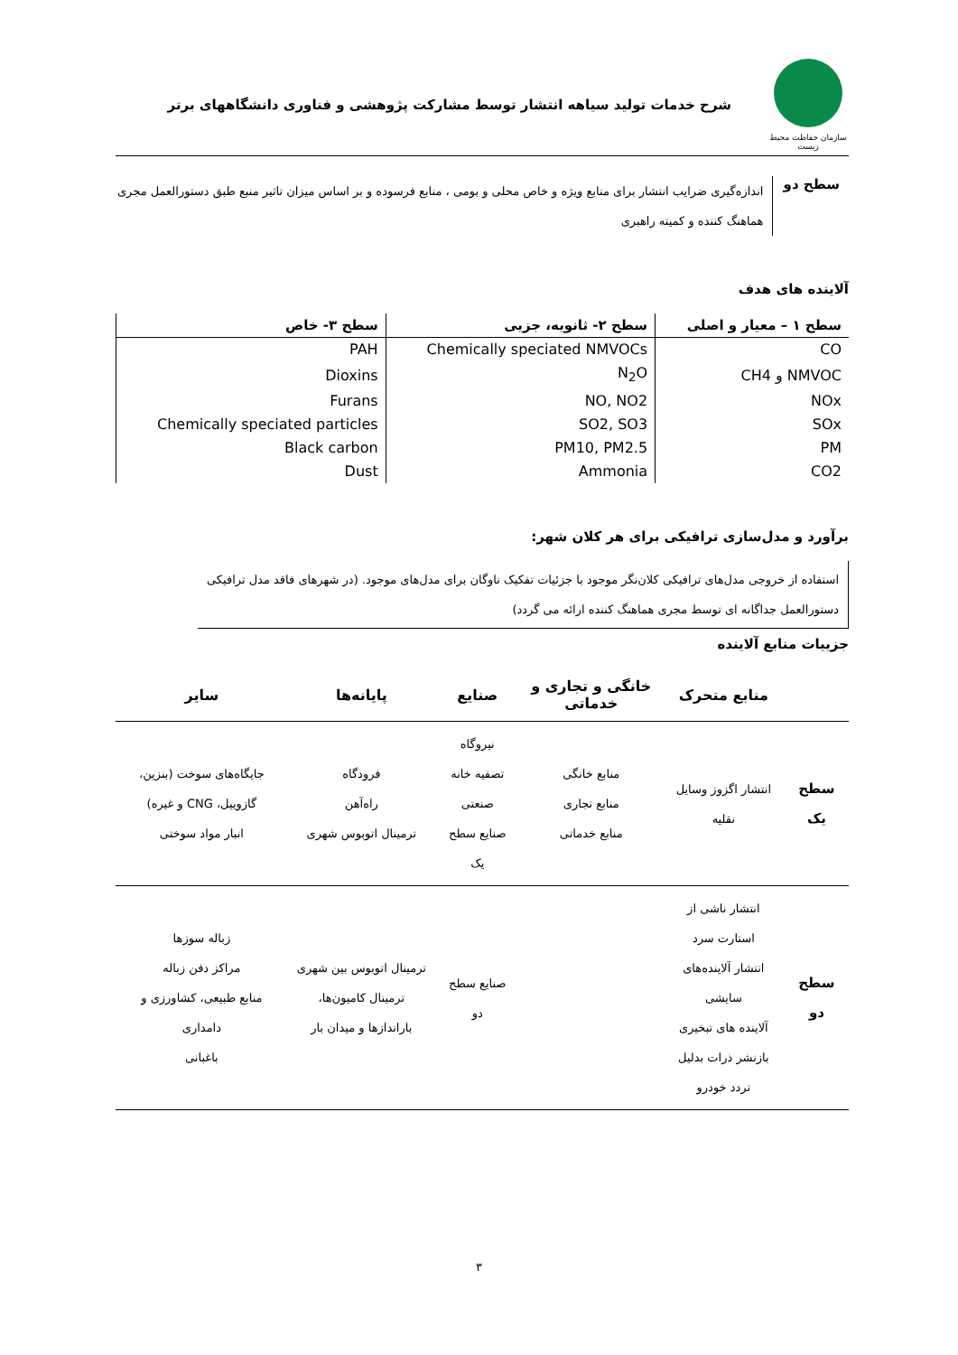سازمان حفاظت محیط زیست
شرح خدمات تولید سیاهه انتشار توسط مشارکت پژوهشی و فناوری دانشگاههای برتر
سطح دو
اندازه‌گیری ضرایب انتشار برای منابع ویژه و خاص محلی و بومی ، منابع فرسوده و بر اساس میزان تاثیر منبع طبق دستورالعمل مجری هماهنگ کننده و کمیته راهبری
آلاینده های هدف
| سطح ۱ – معیار و اصلی | سطح ۲- ثانویه، جزیی | سطح ۳- خاص |
| --- | --- | --- |
| CO | Chemically speciated NMVOCs | PAH |
| NMVOC و CH4 | N<sub>2</sub>O | Dioxins |
| NOx | NO, NO2 | Furans |
| SOx | SO2, SO3 | Chemically speciated particles |
| PM | PM10, PM2.5 | Black carbon |
| CO2 | Ammonia | Dust |
برآورد و مدل‌سازی ترافیکی برای هر کلان شهر:
استفاده از خروجی مدل‌های ترافیکی کلان‌نگر موجود با جزئیات تفکیک ناوگان برای مدل‌های موجود. (در شهرهای فاقد مدل ترافیکی دستورالعمل جداگانه ای توسط مجری هماهنگ کننده ارائه می گردد)
جزییات منابع آلاینده
| | منابع متحرک | خانگی و تجاری و خدماتی | صنایع | پایانه‌ها | سایر |
| --- | --- | --- | --- | --- | --- |
| سطح یک | انتشار اگزوز وسایل نقلیه | منابع خانگی منابع تجاری منابع خدماتی | نیروگاه تصفیه خانه صنعتی صنایع سطح یک | فرودگاه راه‌آهن ترمینال اتوبوس شهری | جایگاه‌های سوخت (بنزین، گازوییل، CNG و غیره) انبار مواد سوختی |
| سطح دو | انتشار ناشی از استارت سرد انتشار آلاینده‌های سایشی آلاینده های تبخیری بازنشر ذرات بدلیل تردد خودرو | | صنایع سطح دو | ترمینال اتوبوس بین شهری ترمینال کامیون‌ها، باراندازها و میدان بار | زباله سوزها مراکز دفن زباله منابع طبیعی، کشاورزی و دامداری باغبانی |
۳